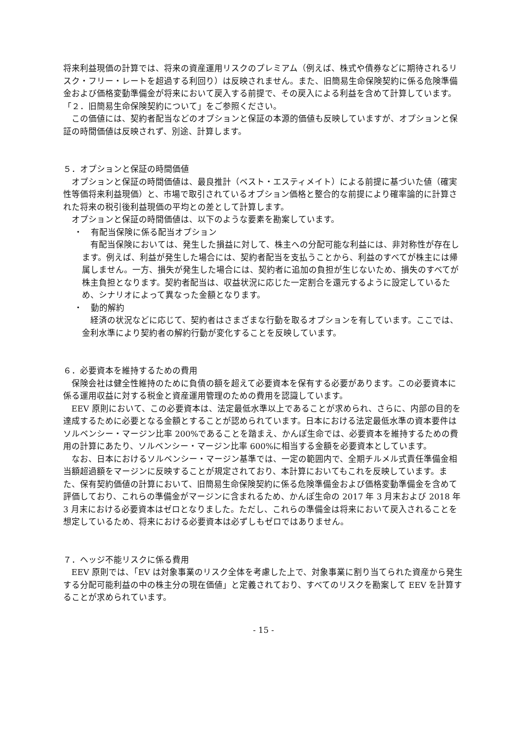将来利益現価の計算では、将来の資産運用リスクのプレミアム（例えば、株式や債券などに期待されるリスク・フリー・レートを超過する利回り）は反映されません。また、旧簡易生命保険契約に係る危険準備金および価格変動準備金が将来において戻入する前提で、その戻入による利益を含めて計算しています。「２．旧簡易生命保険契約について」をご参照ください。
この価値には、契約者配当などのオプションと保証の本源的価値も反映していますが、オプションと保証の時間価値は反映されず、別途、計算します。
５．オプションと保証の時間価値
オプションと保証の時間価値は、最良推計（ベスト・エスティメイト）による前提に基づいた値（確実性等価将来利益現価）と、市場で取引されているオプション価格と整合的な前提により確率論的に計算された将来の税引後利益現価の平均との差として計算します。
オプションと保証の時間価値は、以下のような要素を勘案しています。
・　有配当保険に係る配当オプション
有配当保険においては、発生した損益に対して、株主への分配可能な利益には、非対称性が存在します。例えば、利益が発生した場合には、契約者配当を支払うことから、利益のすべてが株主には帰属しません。一方、損失が発生した場合には、契約者に追加の負担が生じないため、損失のすべてが株主負担となります。契約者配当は、収益状況に応じた一定割合を還元するように設定しているため、シナリオによって異なった金額となります。
・　動的解約
経済の状況などに応じて、契約者はさまざまな行動を取るオプションを有しています。ここでは、金利水準により契約者の解約行動が変化することを反映しています。
６．必要資本を維持するための費用
保険会社は健全性維持のために負債の額を超えて必要資本を保有する必要があります。この必要資本に係る運用収益に対する税金と資産運用管理のための費用を認識しています。
EEV 原則において、この必要資本は、法定最低水準以上であることが求められ、さらに、内部の目的を達成するために必要となる金額とすることが認められています。日本における法定最低水準の資本要件はソルベンシー・マージン比率 200%であることを踏まえ、かんぽ生命では、必要資本を維持するための費用の計算にあたり、ソルベンシー・マージン比率 600%に相当する金額を必要資本としています。
なお、日本におけるソルベンシー・マージン基準では、一定の範囲内で、全期チルメル式責任準備金相当額超過額をマージンに反映することが規定されており、本計算においてもこれを反映しています。また、保有契約価値の計算において、旧簡易生命保険契約に係る危険準備金および価格変動準備金を含めて評価しており、これらの準備金がマージンに含まれるため、かんぽ生命の 2017 年 3 月末および 2018 年 3 月末における必要資本はゼロとなりました。ただし、これらの準備金は将来において戻入されることを想定しているため、将来における必要資本は必ずしもゼロではありません。
７．ヘッジ不能リスクに係る費用
EEV 原則では、「EV は対象事業のリスク全体を考慮した上で、対象事業に割り当てられた資産から発生する分配可能利益の中の株主分の現在価値」と定義されており、すべてのリスクを勘案して EEV を計算することが求められています。
- 15 -